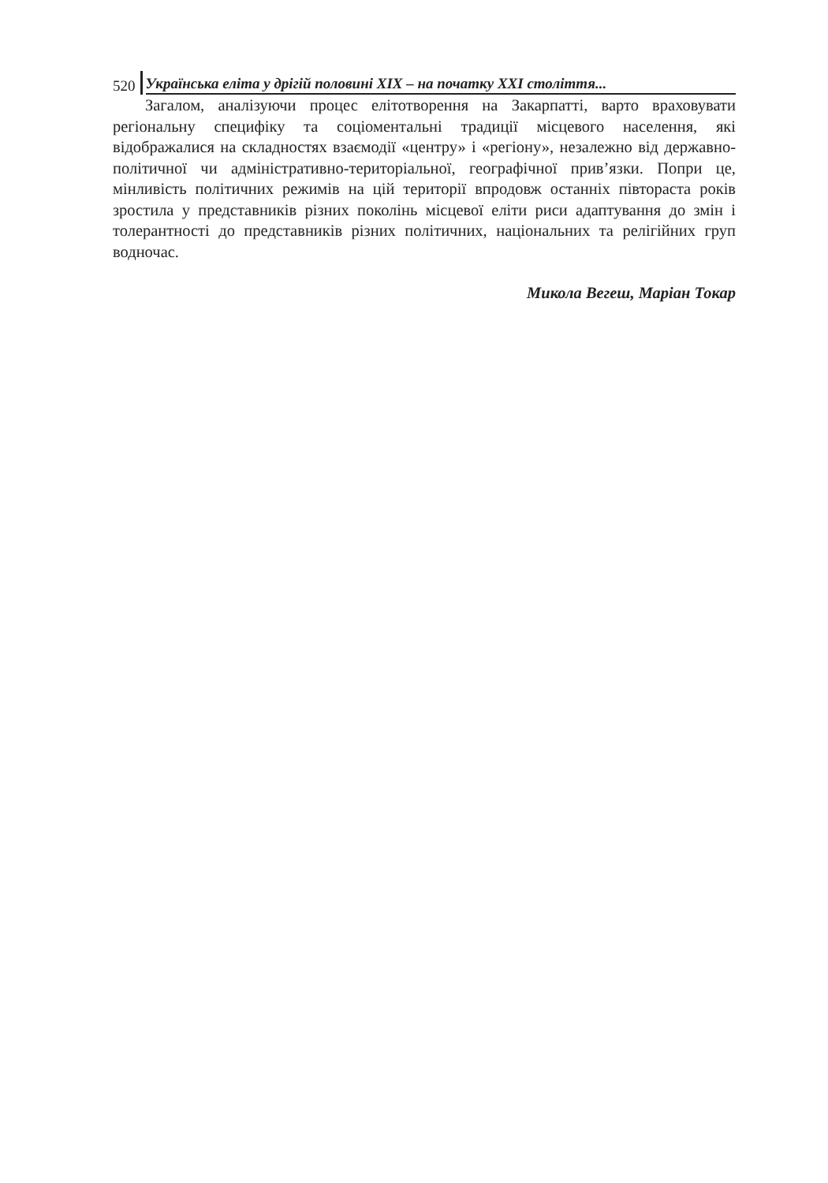520 Українська еліта у дрігій половині XIX – на початку XXI століття...
Загалом, аналізуючи процес елітотворення на Закарпатті, варто враховувати регіональну специфіку та соціоментальні традиції місцевого населення, які відображалися на складностях взаємодії «центру» і «регіону», незалежно від державно-політичної чи адміністративно-територіальної, географічної прив’язки. Попри це, мінливість політичних режимів на цій території впродовж останніх півтораста років зростила у представників різних поколінь місцевої еліти риси адаптування до змін і толерантності до представників різних політичних, національних та релігійних груп водночас.
Микола Вегеш, Маріан Токар